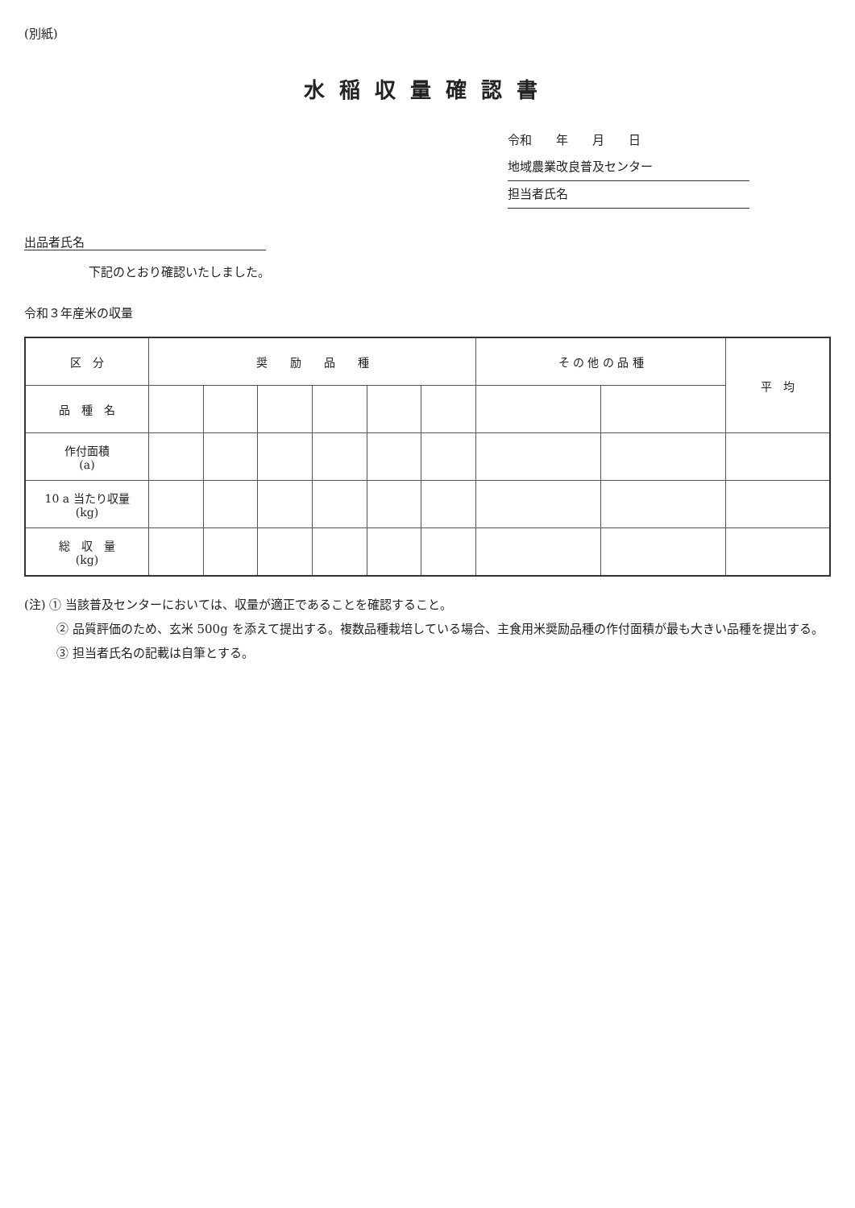(別紙)
水稲収量確認書
令和　　年　　月　　日
地域農業改良普及センター
担当者氏名
出品者氏名
下記のとおり確認いたしました。
令和３年産米の収量
| 区 分 | 奨 励 品 種 | | | | | | そ の 他 の 品 種 | | 平 均 |
| --- | --- | --- | --- | --- | --- | --- | --- | --- | --- |
| 品 種 名 | | | | | | | | | |
| 作付面積 (a) | | | | | | | | | |
| 10 a 当たり収量 (kg) | | | | | | | | | |
| 総 収 量 (kg) | | | | | | | | | |
(注) ① 当該普及センターにおいては、収量が適正であることを確認すること。
② 品質評価のため、玄米 500g を添えて提出する。複数品種栽培している場合、主食用米奨励品種の作付面積が最も大きい品種を提出する。
③ 担当者氏名の記載は自筆とする。